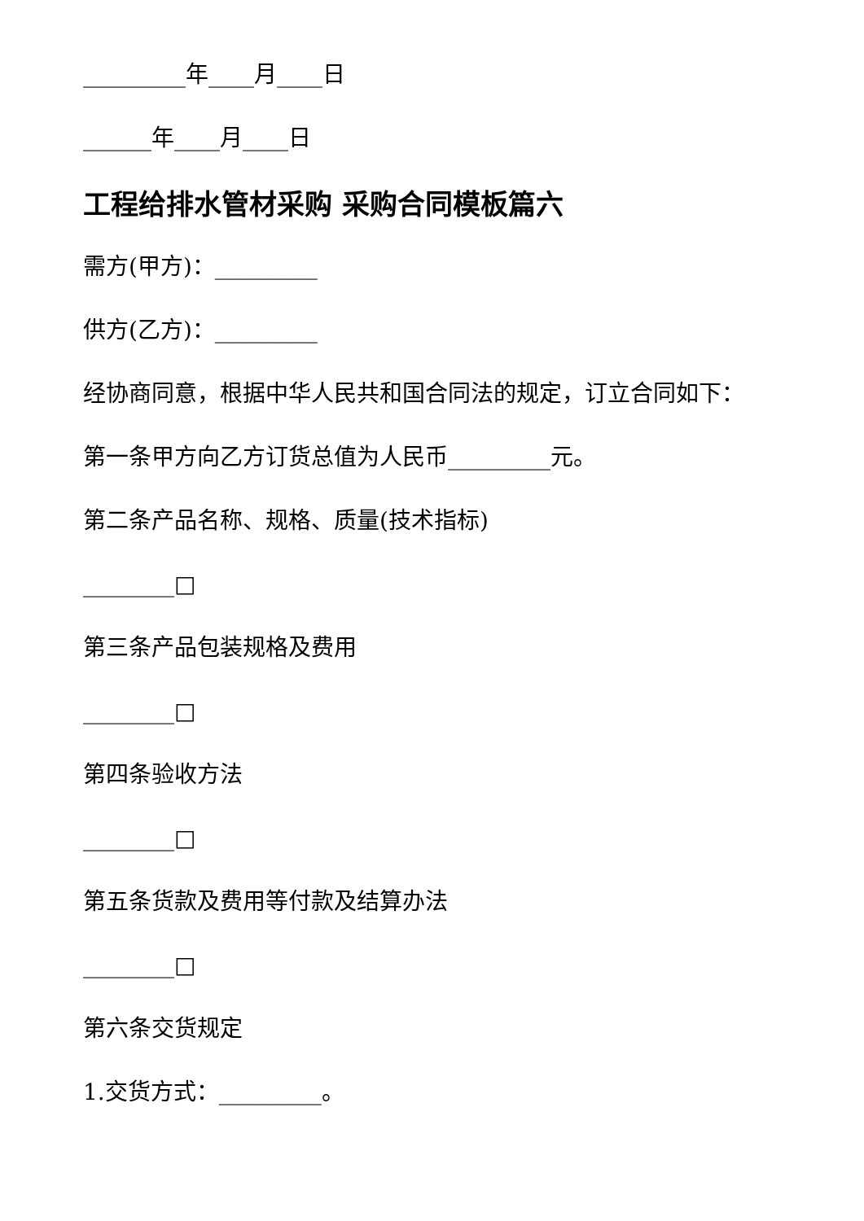_________年____月____日
______年____月____日
工程给排水管材采购 采购合同模板篇六
需方(甲方)：_________
供方(乙方)：_________
经协商同意，根据中华人民共和国合同法的规定，订立合同如下：
第一条甲方向乙方订货总值为人民币_________元。
第二条产品名称、规格、质量(技术指标)
________□
第三条产品包装规格及费用
________□
第四条验收方法
________□
第五条货款及费用等付款及结算办法
________□
第六条交货规定
1.交货方式：_________。